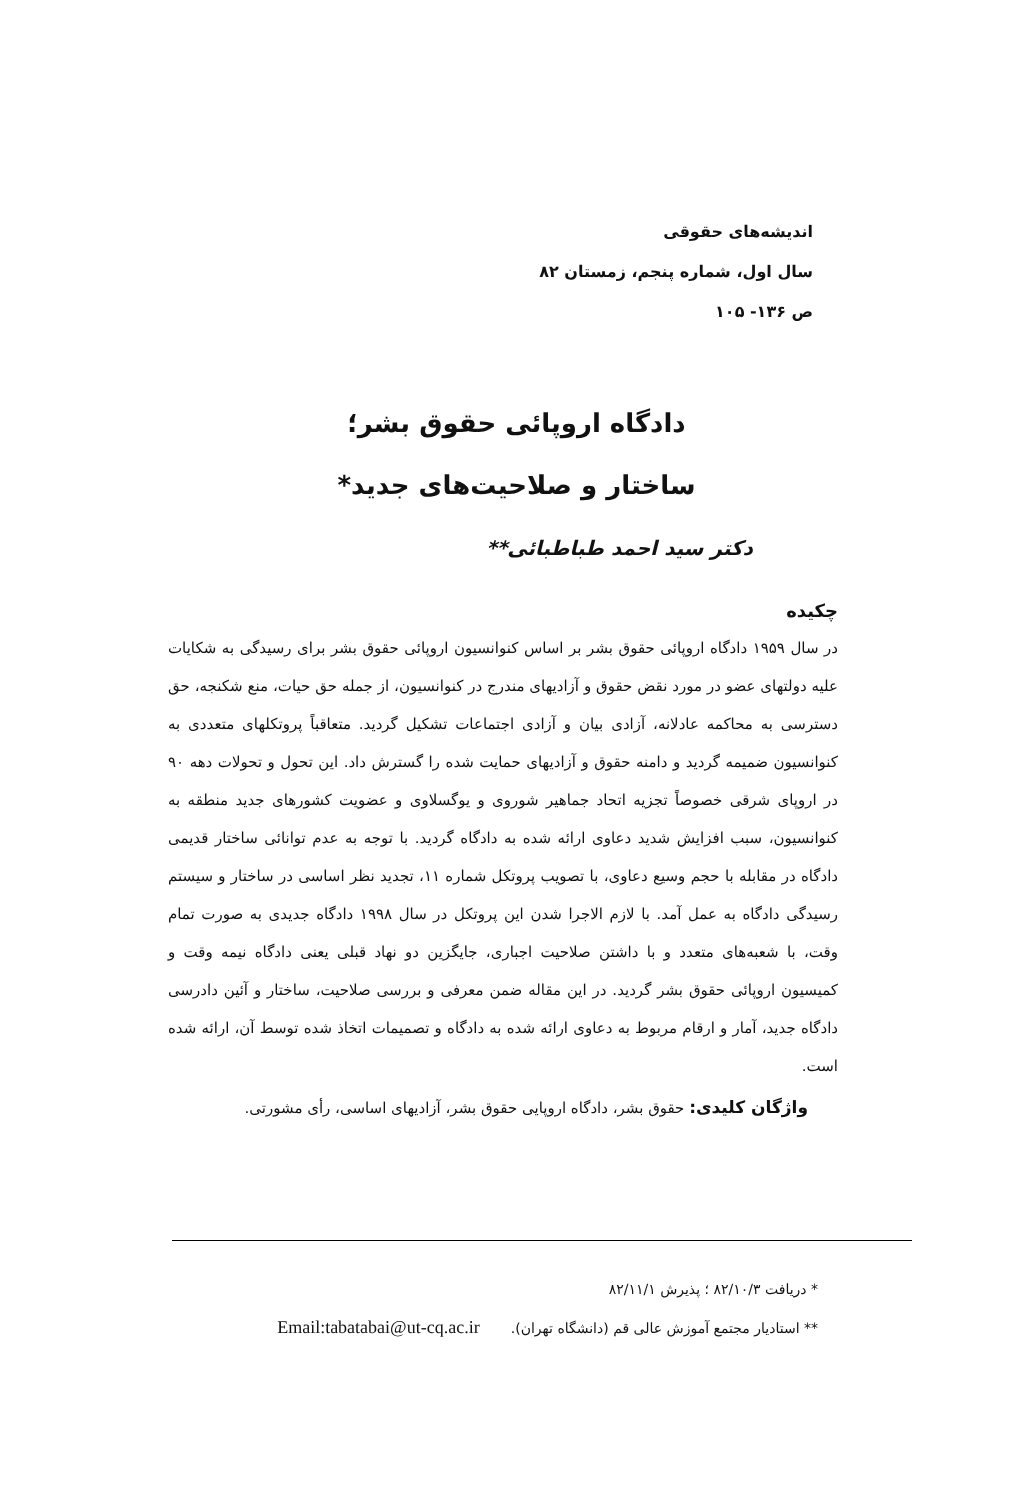اندیشه‌های حقوقی
سال اول، شماره پنجم، زمستان ۸۲
ص ۱۳۶- ۱۰۵
دادگاه اروپائی حقوق بشر؛
ساختار و صلاحیت‌های جدید*
دکتر سید احمد طباطبائی**
چکیده
در سال ۱۹۵۹ دادگاه اروپائی حقوق بشر بر اساس کنوانسیون اروپائی حقوق بشر برای رسیدگی به شکایات علیه دولتهای عضو در مورد نقض حقوق و آزادیهای مندرج در کنوانسیون، از جمله حق حیات، منع شکنجه، حق دسترسی به محاکمه عادلانه، آزادی بیان و آزادی اجتماعات تشکیل گردید. متعاقباً پروتکلهای متعددی به کنوانسیون ضمیمه گردید و دامنه حقوق و آزادیهای حمایت شده را گسترش داد. این تحول و تحولات دهه ۹۰ در اروپای شرقی خصوصاً تجزیه اتحاد جماهیر شوروی و یوگسلاوی و عضویت کشورهای جدید منطقه به کنوانسیون، سبب افزایش شدید دعاوی ارائه شده به دادگاه گردید. با توجه به عدم توانائی ساختار قدیمی دادگاه در مقابله با حجم وسیع دعاوی، با تصویب پروتکل شماره ۱۱، تجدید نظر اساسی در ساختار و سیستم رسیدگی دادگاه به عمل آمد. با لازم الاجرا شدن این پروتکل در سال ۱۹۹۸ دادگاه جدیدی به صورت تمام وقت، با شعبه‌های متعدد و با داشتن صلاحیت اجباری، جایگزین دو نهاد قبلی یعنی دادگاه نیمه وقت و کمیسیون اروپائی حقوق بشر گردید. در این مقاله ضمن معرفی و بررسی صلاحیت، ساختار و آئین دادرسی دادگاه جدید، آمار و ارقام مربوط به دعاوی ارائه شده به دادگاه و تصمیمات اتخاذ شده توسط آن، ارائه شده است.
واژگان کلیدی: حقوق بشر، دادگاه اروپایی حقوق بشر، آزادیهای اساسی، رأی مشورتی.
* دریافت ۸۲/۱۰/۳ ؛ پذیرش ۸۲/۱۱/۱
** استادیار مجتمع آموزش عالی قم (دانشگاه تهران). Email:tabatabai@ut-cq.ac.ir